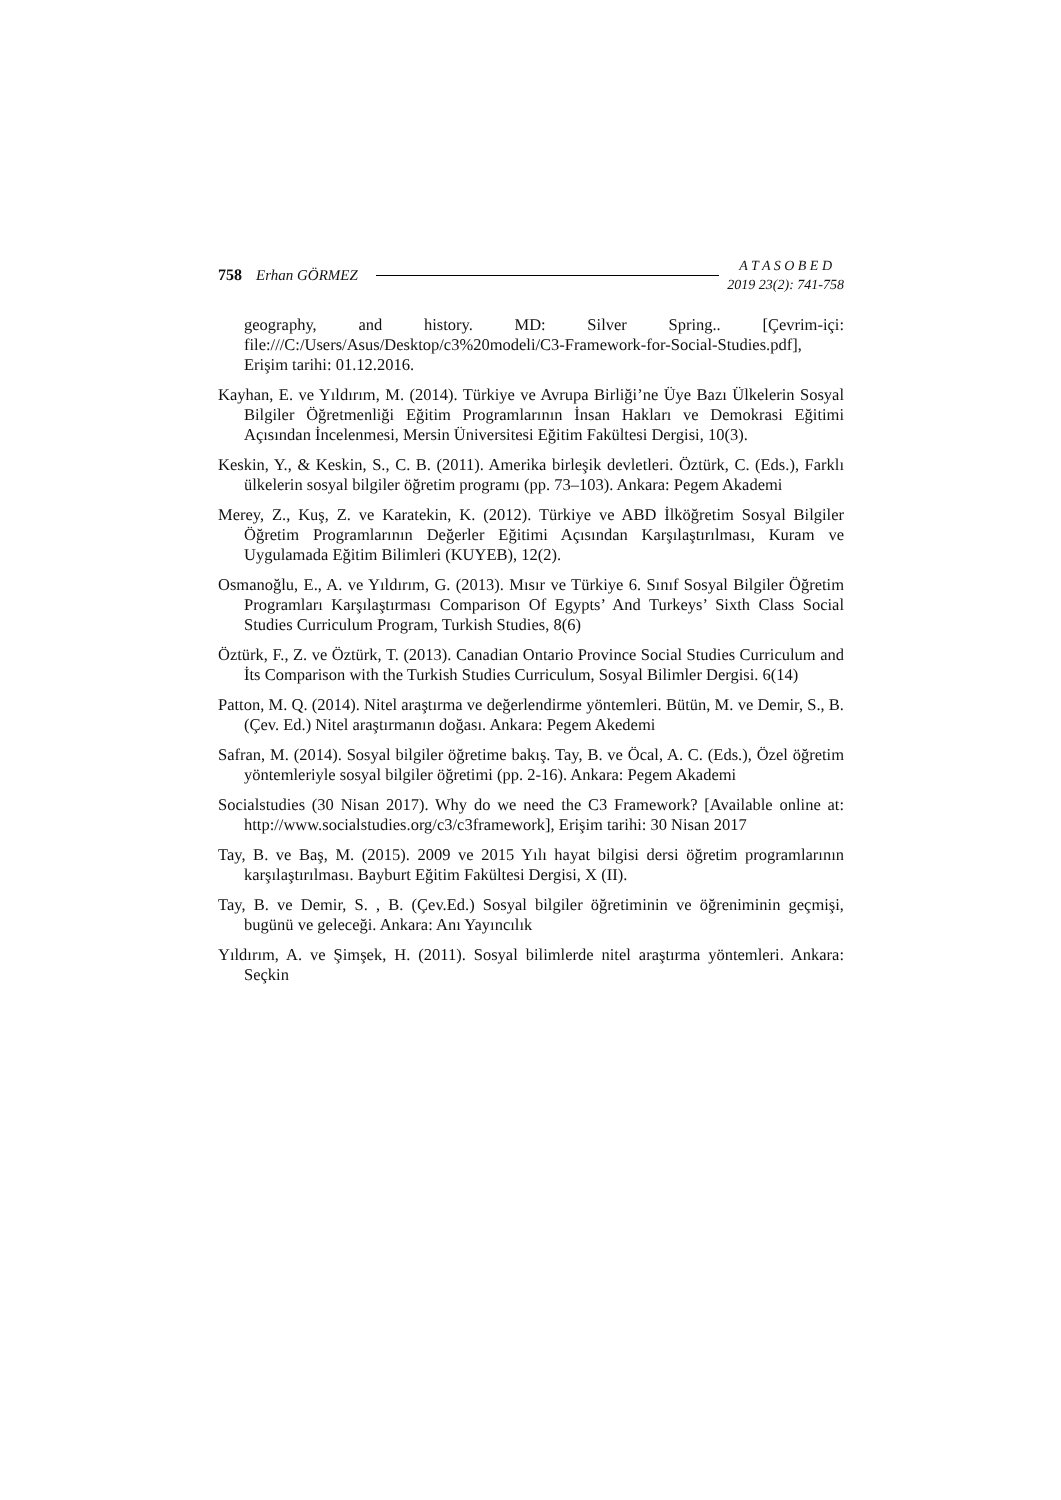758 Erhan GÖRMEZ
A T A S O B E D
2019 23(2): 741-758
geography, and history. MD: Silver Spring.. [Çevrim-içi: file:///C:/Users/Asus/Desktop/c3%20modeli/C3-Framework-for-Social-Studies.pdf], Erişim tarihi: 01.12.2016.
Kayhan, E. ve Yıldırım, M. (2014). Türkiye ve Avrupa Birliği’ne Üye Bazı Ülkelerin Sosyal Bilgiler Öğretmenliği Eğitim Programlarının İnsan Hakları ve Demokrasi Eğitimi Açısından İncelenmesi, Mersin Üniversitesi Eğitim Fakültesi Dergisi, 10(3).
Keskin, Y., & Keskin, S., C. B. (2011). Amerika birleşik devletleri. Öztürk, C. (Eds.), Farklı ülkelerin sosyal bilgiler öğretim programı (pp. 73–103). Ankara: Pegem Akademi
Merey, Z., Kuş, Z. ve Karatekin, K. (2012). Türkiye ve ABD İlköğretim Sosyal Bilgiler Öğretim Programlarının Değerler Eğitimi Açısından Karşılaştırılması, Kuram ve Uygulamada Eğitim Bilimleri (KUYEB), 12(2).
Osmanoğlu, E., A. ve Yıldırım, G. (2013). Mısır ve Türkiye 6. Sınıf Sosyal Bilgiler Öğretim Programları Karşılaştırması Comparison Of Egypts’ And Turkeys’ Sixth Class Social Studies Curriculum Program, Turkish Studies, 8(6)
Öztürk, F., Z. ve Öztürk, T. (2013). Canadian Ontario Province Social Studies Curriculum and İts Comparison with the Turkish Studies Curriculum, Sosyal Bilimler Dergisi. 6(14)
Patton, M. Q. (2014). Nitel araştırma ve değerlendirme yöntemleri. Bütün, M. ve Demir, S., B. (Çev. Ed.) Nitel araştırmanın doğası. Ankara: Pegem Akedemi
Safran, M. (2014). Sosyal bilgiler öğretime bakış. Tay, B. ve Öcal, A. C. (Eds.), Özel öğretim yöntemleriyle sosyal bilgiler öğretimi (pp. 2-16). Ankara: Pegem Akademi
Socialstudies (30 Nisan 2017). Why do we need the C3 Framework? [Available online at: http://www.socialstudies.org/c3/c3framework], Erişim tarihi: 30 Nisan 2017
Tay, B. ve Baş, M. (2015). 2009 ve 2015 Yılı hayat bilgisi dersi öğretim programlarının karşılaştırılması. Bayburt Eğitim Fakültesi Dergisi, X (II).
Tay, B. ve Demir, S. , B. (Çev.Ed.) Sosyal bilgiler öğretiminin ve öğreniminin geçmişi, bugünü ve geleceği. Ankara: Anı Yayıncılık
Yıldırım, A. ve Şimşek, H. (2011). Sosyal bilimlerde nitel araştırma yöntemleri. Ankara: Seçkin